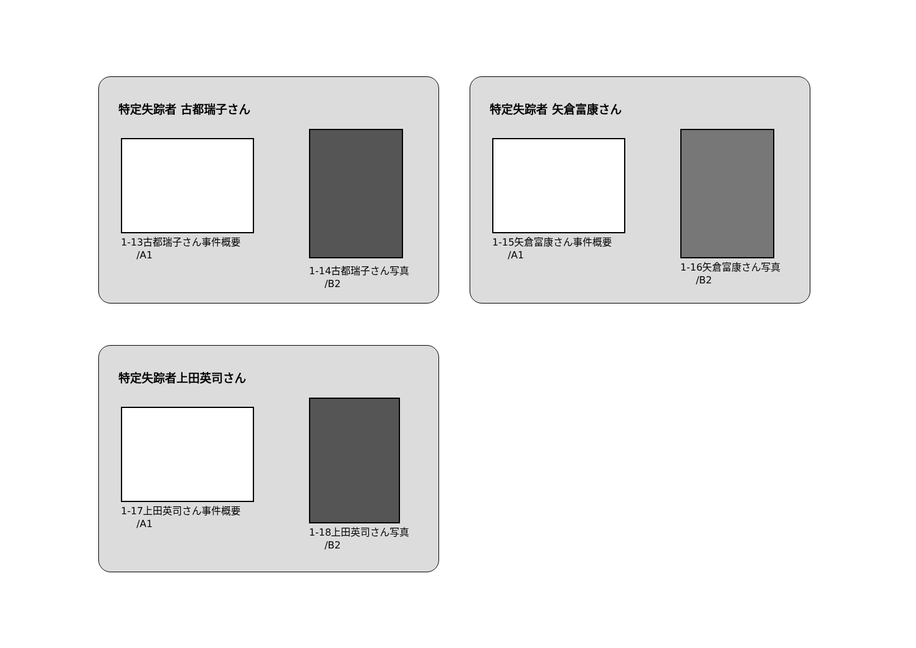特定失踪者 古都瑞子さん
1-13古都瑞子さん事件概要
/A1
1-14古都瑞子さん写真
/B2
特定失踪者 矢倉富康さん
1-15矢倉富康さん事件概要
/A1
1-16矢倉富康さん写真
/B2
特定失踪者上田英司さん
1-17上田英司さん事件概要
/A1
1-18上田英司さん写真
/B2